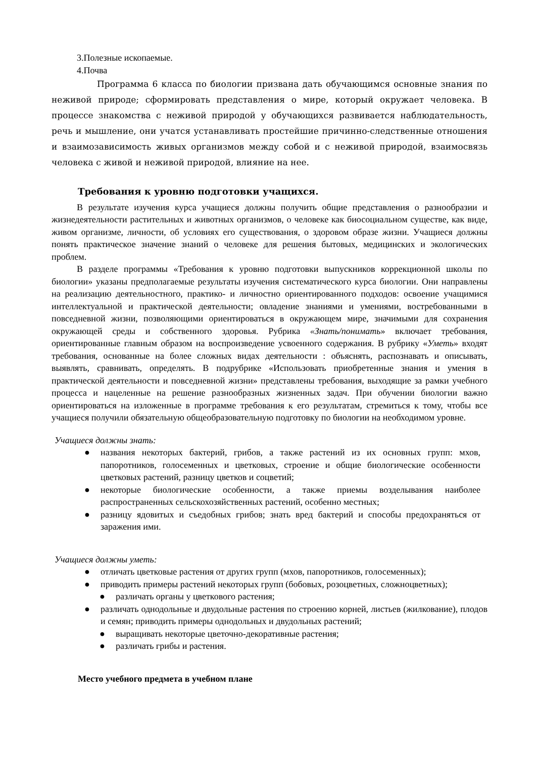3.Полезные ископаемые.
4.Почва
Программа 6 класса по биологии призвана дать обучающимся основные знания по неживой природе; сформировать представления о мире, который окружает человека. В процессе знакомства с неживой природой у обучающихся развивается наблюдательность, речь и мышление, они учатся устанавливать простейшие причинно-следственные отношения и взаимозависимость живых организмов между собой и с неживой природой, взаимосвязь человека с живой и неживой природой, влияние на нее.
Требования к уровню подготовки учащихся.
В результате изучения курса учащиеся должны получить общие представления о разнообразии и жизнедеятельности растительных и животных организмов, о человеке как биосоциальном существе, как виде, живом организме, личности, об условиях его существования, о здоровом образе жизни. Учащиеся должны понять практическое значение знаний о человеке для решения бытовых, медицинских и экологических проблем.
В разделе программы «Требования к уровню подготовки выпускников коррекционной школы по биологии» указаны предполагаемые результаты изучения систематического курса биологии. Они направлены на реализацию деятельностного, практико- и личностно ориентированного подходов: освоение учащимися интеллектуальной и практической деятельности; овладение знаниями и умениями, востребованными в повседневной жизни, позволяющими ориентироваться в окружающем мире, значимыми для сохранения окружающей среды и собственного здоровья. Рубрика «Знать/понимать» включает требования, ориентированные главным образом на воспроизведение усвоенного содержания. В рубрику «Уметь» входят требования, основанные на более сложных видах деятельности : объяснять, распознавать и описывать, выявлять, сравнивать, определять. В подрубрике «Использовать приобретенные знания и умения в практической деятельности и повседневной жизни» представлены требования, выходящие за рамки учебного процесса и нацеленные на решение разнообразных жизненных задач. При обучении биологии важно ориентироваться на изложенные в программе требования к его результатам, стремиться к тому, чтобы все учащиеся получили обязательную общеобразовательную подготовку по биологии на необходимом уровне.
Учащиеся должны знать:
● названия некоторых бактерий, грибов, а также растений из их основных групп: мхов, папоротников, голосеменных и цветковых, строение и общие биологические особенности цветковых растений, разницу цветков и соцветий;
● некоторые биологические особенности, а также приемы возделывания наиболее распространенных сельскохозяйственных растений, особенно местных;
● разницу ядовитых и съедобных грибов; знать вред бактерий и способы предохраняться от заражения ими.
Учащиеся должны уметь:
● отличать цветковые растения от других групп (мхов, папоротников, голосеменных);
● приводить примеры растений некоторых групп (бобовых, розоцветных, сложноцветных);
● различать органы у цветкового растения;
● различать однодольные и двудольные растения по строению корней, листьев (жилкование), плодов и семян; приводить примеры однодольных и двудольных растений;
● выращивать некоторые цветочно-декоративные растения;
● различать грибы и растения.
Место учебного предмета в учебном плане